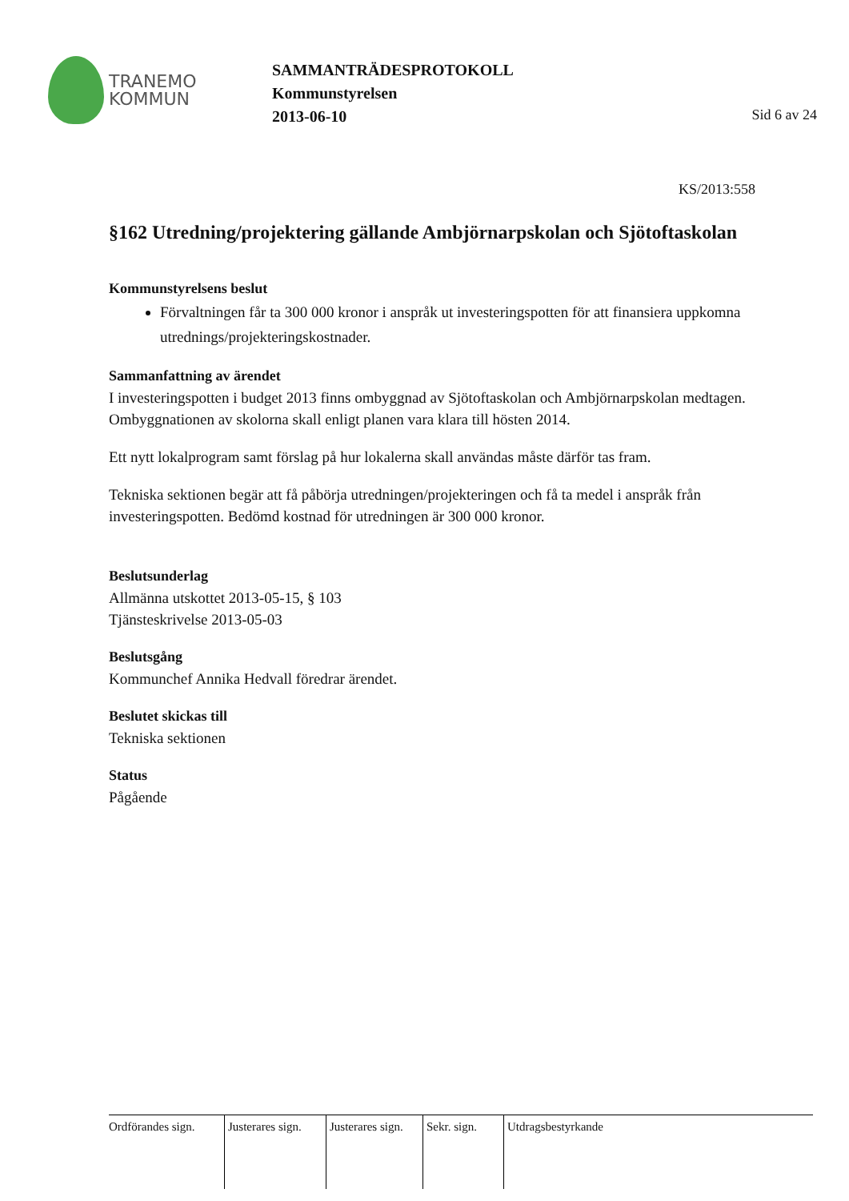TRANEMO
KOMMUN
SAMMANTRÄDESPROTOKOLL
Kommunstyrelsen
2013-06-10
Sid 6 av 24
KS/2013:558
§162 Utredning/projektering gällande Ambjörnarpskolan och Sjötoftaskolan
Kommunstyrelsens beslut
Förvaltningen får ta 300 000 kronor i anspråk ut investeringspotten för att finansiera uppkomna utrednings/projekteringskostnader.
Sammanfattning av ärendet
I investeringspotten i budget 2013 finns ombyggnad av Sjötoftaskolan och Ambjörnarpskolan medtagen. Ombyggnationen av skolorna skall enligt planen vara klara till hösten 2014.
Ett nytt lokalprogram samt förslag på hur lokalerna skall användas måste därför tas fram.
Tekniska sektionen begär att få påbörja utredningen/projekteringen och få ta medel i anspråk från investeringspotten. Bedömd kostnad för utredningen är 300 000 kronor.
Beslutsunderlag
Allmänna utskottet 2013-05-15, § 103
Tjänsteskrivelse 2013-05-03
Beslutsgång
Kommunchef Annika Hedvall föredrar ärendet.
Beslutet skickas till
Tekniska sektionen
Status
Pågående
| Ordförandes sign. | Justerares sign. | Justerares sign. | Sekr. sign. | Utdragsbestyrkande |